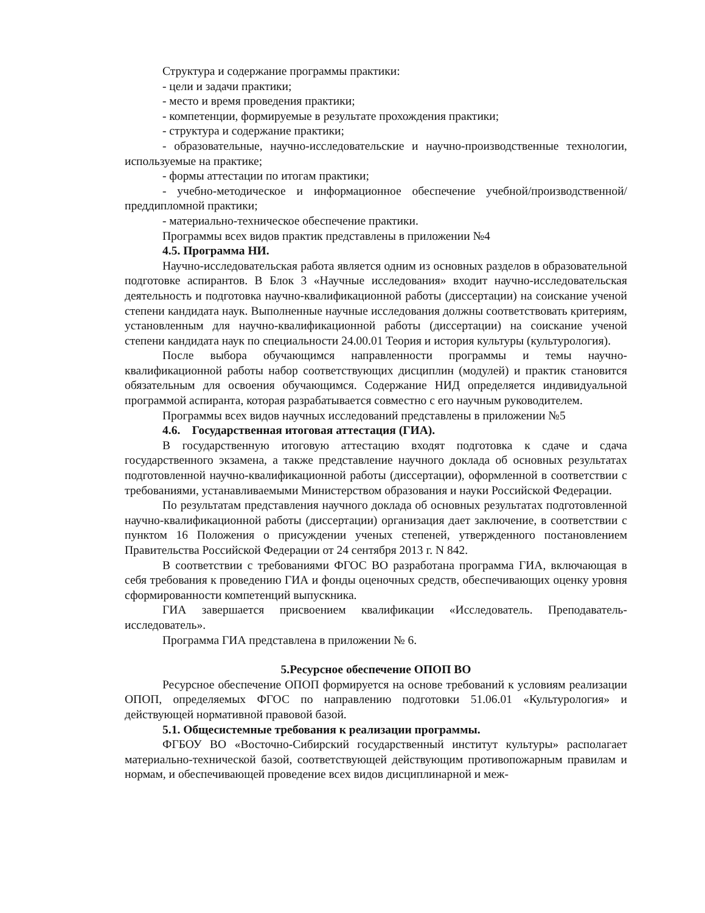Структура и содержание программы практики:
- цели и задачи практики;
- место и время проведения практики;
- компетенции, формируемые в результате прохождения практики;
- структура и содержание практики;
- образовательные, научно-исследовательские и научно-производственные технологии, используемые на практике;
- формы аттестации по итогам практики;
- учебно-методическое и информационное обеспечение учебной/производственной/преддипломной практики;
- материально-техническое обеспечение практики.
Программы всех видов практик представлены в приложении №4
4.5. Программа НИ.
Научно-исследовательская работа является одним из основных разделов в образовательной подготовке аспирантов. В Блок 3 «Научные исследования» входит научно-исследовательская деятельность и подготовка научно-квалификационной работы (диссертации) на соискание ученой степени кандидата наук. Выполненные научные исследования должны соответствовать критериям, установленным для научно-квалификационной работы (диссертации) на соискание ученой степени кандидата наук по специальности 24.00.01 Теория и история культуры (культурология).
После выбора обучающимся направленности программы и темы научно-квалификационной работы набор соответствующих дисциплин (модулей) и практик становится обязательным для освоения обучающимся. Содержание НИД определяется индивидуальной программой аспиранта, которая разрабатывается совместно с его научным руководителем.
Программы всех видов научных исследований представлены в приложении №5
4.6. Государственная итоговая аттестация (ГИА).
В государственную итоговую аттестацию входят подготовка к сдаче и сдача государственного экзамена, а также представление научного доклада об основных результатах подготовленной научно-квалификационной работы (диссертации), оформленной в соответствии с требованиями, устанавливаемыми Министерством образования и науки Российской Федерации.
По результатам представления научного доклада об основных результатах подготовленной научно-квалификационной работы (диссертации) организация дает заключение, в соответствии с пунктом 16 Положения о присуждении ученых степеней, утвержденного постановлением Правительства Российской Федерации от 24 сентября 2013 г. N 842.
В соответствии с требованиями ФГОС ВО разработана программа ГИА, включающая в себя требования к проведению ГИА и фонды оценочных средств, обеспечивающих оценку уровня сформированности компетенций выпускника.
ГИА завершается присвоением квалификации «Исследователь. Преподаватель-исследователь».
Программа ГИА представлена в приложении № 6.
5.Ресурсное обеспечение ОПОП ВО
Ресурсное обеспечение ОПОП формируется на основе требований к условиям реализации ОПОП, определяемых ФГОС по направлению подготовки 51.06.01 «Культурология» и действующей нормативной правовой базой.
5.1. Общесистемные требования к реализации программы.
ФГБОУ ВО «Восточно-Сибирский государственный институт культуры» располагает материально-технической базой, соответствующей действующим противопожарным правилам и нормам, и обеспечивающей проведение всех видов дисциплинарной и меж-